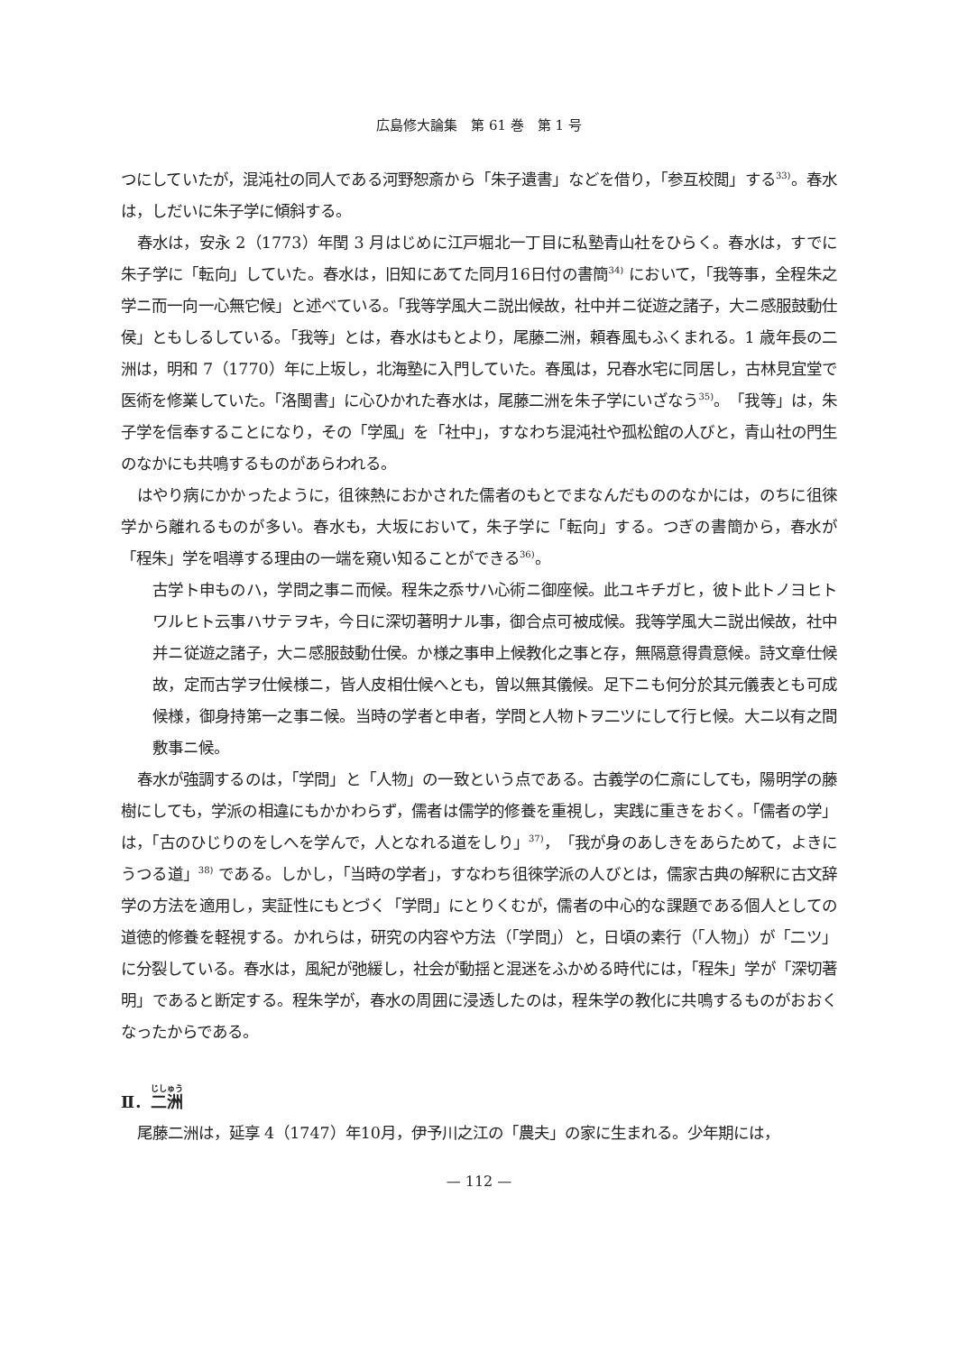広島修大論集　第 61 巻　第 1 号
つにしていたが，混沌社の同人である河野恕斎から「朱子遺書」などを借り，「参互校閲」する<sup>33)</sup>。春水は，しだいに朱子学に傾斜する。
春水は，安永 2（1773）年閏 3 月はじめに江戸堀北一丁目に私塾青山社をひらく。春水は，すでに朱子学に「転向」していた。春水は，旧知にあてた同月16日付の書簡<sup>34)</sup> において，「我等事，全程朱之学ニ而一向一心無它候」と述べている。「我等学風大ニ説出候故，社中并ニ従遊之諸子，大ニ感服鼓動仕侯」ともしるしている。「我等」とは，春水はもとより，尾藤二洲，頼春風もふくまれる。1 歳年長の二洲は，明和 7（1770）年に上坂し，北海塾に入門していた。春風は，兄春水宅に同居し，古林見宜堂で医術を修業していた。「洛閩書」に心ひかれた春水は，尾藤二洲を朱子学にいざなう<sup>35)</sup>。「我等」は，朱子学を信奉することになり，その「学風」を「社中」，すなわち混沌社や孤松館の人びと，青山社の門生のなかにも共鳴するものがあらわれる。
はやり病にかかったように，徂徠熱におかされた儒者のもとでまなんだもののなかには，のちに徂徠学から離れるものが多い。春水も，大坂において，朱子学に「転向」する。つぎの書簡から，春水が「程朱」学を唱導する理由の一端を窺い知ることができる<sup>36)</sup>。
古学ト申ものハ，学問之事ニ而候。程朱之忝サハ心術ニ御座候。此ユキチガヒ，彼ト此トノヨヒトワルヒト云事ハサテヲキ，今日に深切著明ナル事，御合点可被成候。我等学風大ニ説出候故，社中并ニ従遊之諸子，大ニ感服鼓動仕侯。か様之事申上候教化之事と存，無隔意得貴意候。詩文章仕候故，定而古学ヲ仕候様ニ，皆人皮相仕候へとも，曽以無其儀候。足下ニも何分於其元儀表とも可成候様，御身持第一之事ニ候。当時の学者と申者，学問と人物トヲ二ツにして行ヒ候。大ニ以有之間敷事ニ候。
春水が強調するのは，「学問」と「人物」の一致という点である。古義学の仁斎にしても，陽明学の藤樹にしても，学派の相違にもかかわらず，儒者は儒学的修養を重視し，実践に重きをおく。「儒者の学」は，「古のひじりのをしへを学んで，人となれる道をしり」<sup>37)</sup>，「我が身のあしきをあらためて，よきにうつる道」<sup>38)</sup> である。しかし，「当時の学者」，すなわち徂徠学派の人びとは，儒家古典の解釈に古文辞学の方法を適用し，実証性にもとづく「学問」にとりくむが，儒者の中心的な課題である個人としての道徳的修養を軽視する。かれらは，研究の内容や方法（「学問」）と，日頃の素行（「人物」）が「二ツ」に分裂している。春水は，風紀が弛緩し，社会が動揺と混迷をふかめる時代には，「程朱」学が「深切著明」であると断定する。程朱学が，春水の周囲に浸透したのは，程朱学の教化に共鳴するものがおおくなったからである。
Ⅱ．二洲
尾藤二洲は，延享 4（1747）年10月，伊予川之江の「農夫」の家に生まれる。少年期には，
— 112 —